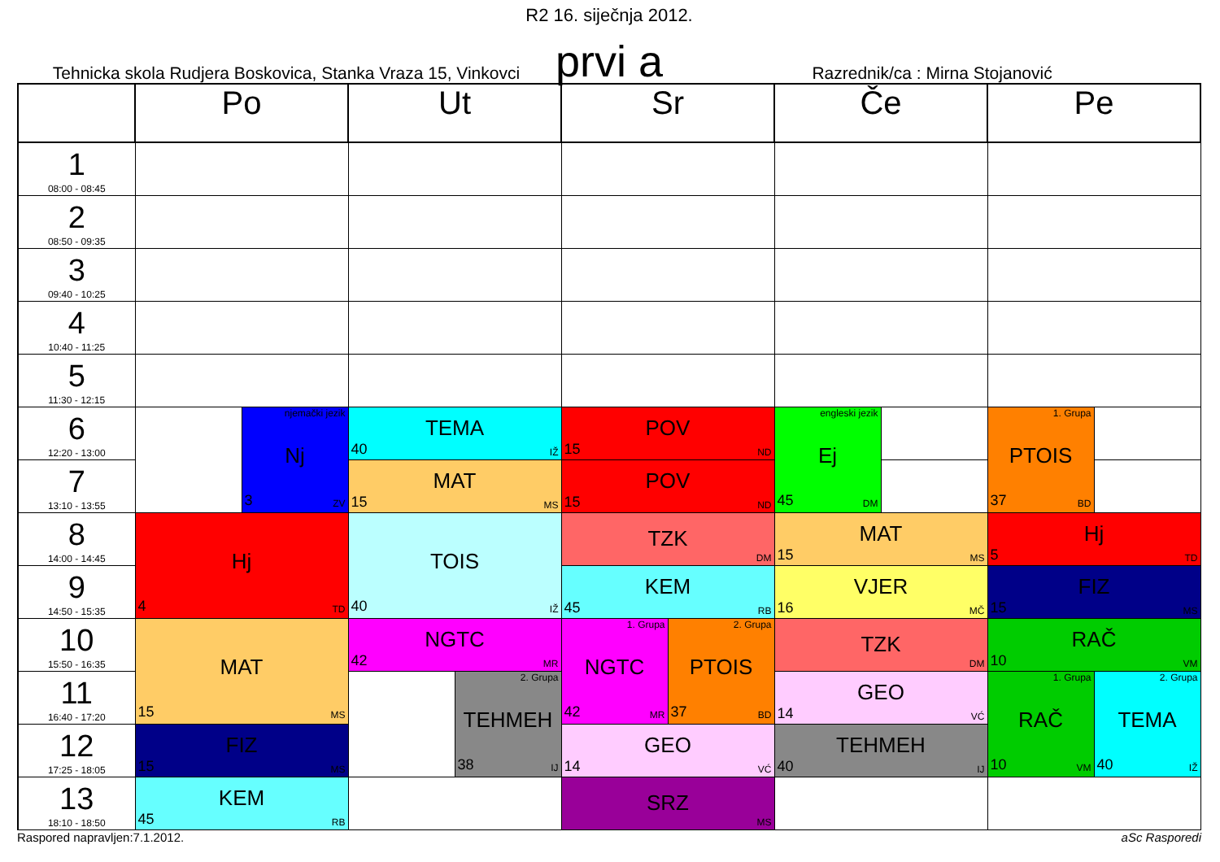R2 16. siječnja 2012.
Tehnicka skola Rudjera Boskovica, Stanka Vraza 15, Vinkovci prvi a Razrednik/ca : Mirna Stojanović
| | Po | | Ut | | Sr | | Če | | Pe | |
| --- | --- | --- | --- | --- | --- | --- | --- | --- | --- | --- |
| 1 08:00 - 08:45 | | | | | | | | | | |
| 2 08:50 - 09:35 | | | | | | | | | | |
| 3 09:40 - 10:25 | | | | | | | | | | |
| 4 10:40 - 11:25 | | | | | | | | | | |
| 5 11:30 - 12:15 | | | | | | | | | | |
| 6 12:20 - 13:00 | | njemački jezik Nj 3 ZV | TEMA 40 IŽ | | POV 15 ND | | engleski jezik Ej 45 DM | | 1. Grupa PTOIS 37 BD | |
| 7 13:10 - 13:55 | | | MAT 15 MS | | POV 15 ND | | | | | |
| 8 14:00 - 14:45 | Hj 4 TD | | TOIS 40 IŽ | | TZK DM | | MAT 15 MS | | Hj 5 TD | |
| 9 14:50 - 15:35 | | | | | KEM 45 RB | | VJER 16 MČ | | FIZ 15 MS | |
| 10 15:50 - 16:35 | MAT 15 MS | | NGTC 42 MR | | 1. Grupa NGTC 42 MR | 2. Grupa PTOIS 37 BD | TZK DM | | RAČ 10 VM | |
| 11 16:40 - 17:20 | | | | 2. Grupa TEHMEH 38 IJ | | | GEO 14 VĆ | | 1. Grupa RAČ 10 VM | 2. Grupa TEMA 40 IŽ |
| 12 17:25 - 18:05 | FIZ 15 MS | | | | GEO 14 VĆ | | TEHMEH 40 IJ | | | |
| 13 18:10 - 18:50 | KEM 45 RB | | | | SRZ MS | | | | | |
Raspored napravljen:7.1.2012. aSc Rasporedi